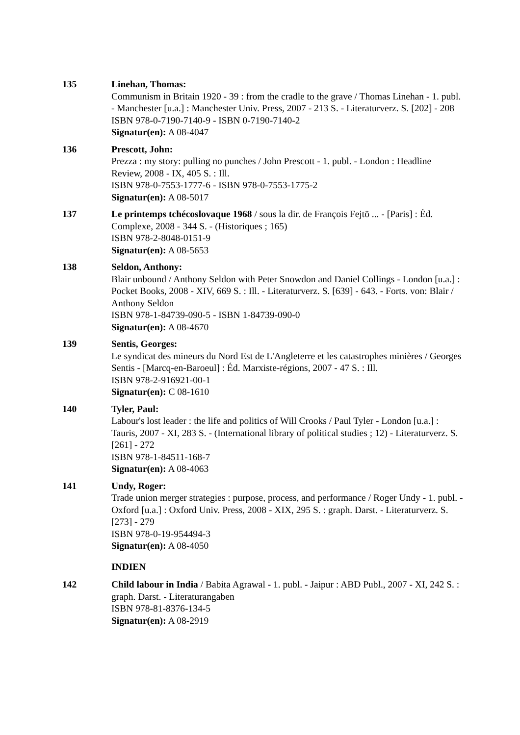135 Linehan, Thomas:
Communism in Britain 1920 - 39 : from the cradle to the grave / Thomas Linehan - 1. publ. - Manchester [u.a.] : Manchester Univ. Press, 2007 - 213 S. - Literaturverz. S. [202] - 208
ISBN 978-0-7190-7140-9 - ISBN 0-7190-7140-2
Signatur(en): A 08-4047
136 Prescott, John:
Prezza : my story: pulling no punches / John Prescott - 1. publ. - London : Headline Review, 2008 - IX, 405 S. : Ill.
ISBN 978-0-7553-1777-6 - ISBN 978-0-7553-1775-2
Signatur(en): A 08-5017
137 Le printemps tchécoslovaque 1968 / sous la dir. de François Fejtö ... - [Paris] : Éd. Complexe, 2008 - 344 S. - (Historiques ; 165)
ISBN 978-2-8048-0151-9
Signatur(en): A 08-5653
138 Seldon, Anthony:
Blair unbound / Anthony Seldon with Peter Snowdon and Daniel Collings - London [u.a.] : Pocket Books, 2008 - XIV, 669 S. : Ill. - Literaturverz. S. [639] - 643. - Forts. von: Blair / Anthony Seldon
ISBN 978-1-84739-090-5 - ISBN 1-84739-090-0
Signatur(en): A 08-4670
139 Sentis, Georges:
Le syndicat des mineurs du Nord Est de L'Angleterre et les catastrophes minières / Georges Sentis - [Marcq-en-Baroeul] : Éd. Marxiste-régions, 2007 - 47 S. : Ill.
ISBN 978-2-916921-00-1
Signatur(en): C 08-1610
140 Tyler, Paul:
Labour's lost leader : the life and politics of Will Crooks / Paul Tyler - London [u.a.] : Tauris, 2007 - XI, 283 S. - (International library of political studies ; 12) - Literaturverz. S. [261] - 272
ISBN 978-1-84511-168-7
Signatur(en): A 08-4063
141 Undy, Roger:
Trade union merger strategies : purpose, process, and performance / Roger Undy - 1. publ. - Oxford [u.a.] : Oxford Univ. Press, 2008 - XIX, 295 S. : graph. Darst. - Literaturverz. S. [273] - 279
ISBN 978-0-19-954494-3
Signatur(en): A 08-4050
INDIEN
142 Child labour in India / Babita Agrawal - 1. publ. - Jaipur : ABD Publ., 2007 - XI, 242 S. : graph. Darst. - Literaturangaben
ISBN 978-81-8376-134-5
Signatur(en): A 08-2919